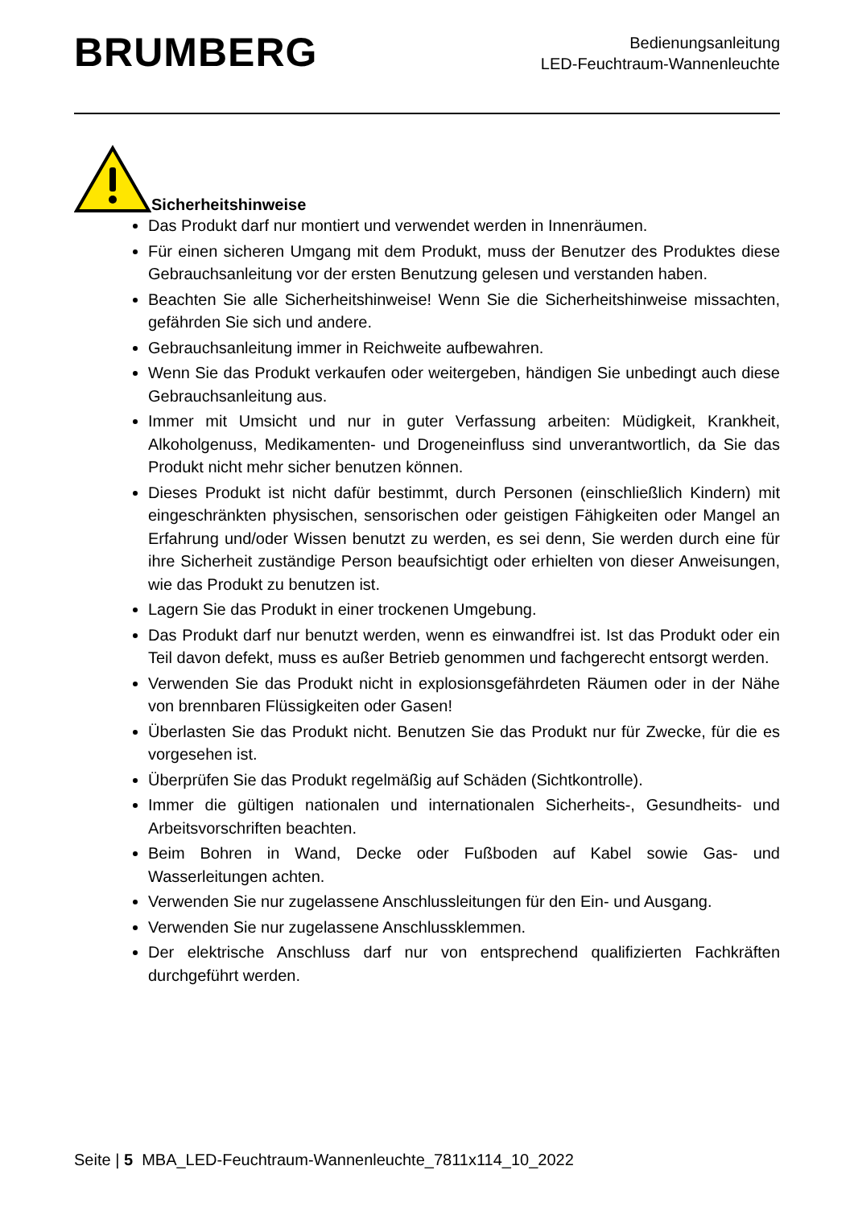BRUMBERG
Bedienungsanleitung
LED-Feuchtraum-Wannenleuchte
Sicherheitshinweise
Das Produkt darf nur montiert und verwendet werden in Innenräumen.
Für einen sicheren Umgang mit dem Produkt, muss der Benutzer des Produktes diese Gebrauchsanleitung vor der ersten Benutzung gelesen und verstanden haben.
Beachten Sie alle Sicherheitshinweise! Wenn Sie die Sicherheitshinweise missachten, gefährden Sie sich und andere.
Gebrauchsanleitung immer in Reichweite aufbewahren.
Wenn Sie das Produkt verkaufen oder weitergeben, händigen Sie unbedingt auch diese Gebrauchsanleitung aus.
Immer mit Umsicht und nur in guter Verfassung arbeiten: Müdigkeit, Krankheit, Alkoholgenuss, Medikamenten- und Drogeneinfluss sind unverantwortlich, da Sie das Produkt nicht mehr sicher benutzen können.
Dieses Produkt ist nicht dafür bestimmt, durch Personen (einschließlich Kindern) mit eingeschränkten physischen, sensorischen oder geistigen Fähigkeiten oder Mangel an Erfahrung und/oder Wissen benutzt zu werden, es sei denn, Sie werden durch eine für ihre Sicherheit zuständige Person beaufsichtigt oder erhielten von dieser Anweisungen, wie das Produkt zu benutzen ist.
Lagern Sie das Produkt in einer trockenen Umgebung.
Das Produkt darf nur benutzt werden, wenn es einwandfrei ist. Ist das Produkt oder ein Teil davon defekt, muss es außer Betrieb genommen und fachgerecht entsorgt werden.
Verwenden Sie das Produkt nicht in explosionsgefährdeten Räumen oder in der Nähe von brennbaren Flüssigkeiten oder Gasen!
Überlasten Sie das Produkt nicht. Benutzen Sie das Produkt nur für Zwecke, für die es vorgesehen ist.
Überprüfen Sie das Produkt regelmäßig auf Schäden (Sichtkontrolle).
Immer die gültigen nationalen und internationalen Sicherheits-, Gesundheits- und Arbeitsvorschriften beachten.
Beim Bohren in Wand, Decke oder Fußboden auf Kabel sowie Gas- und Wasserleitungen achten.
Verwenden Sie nur zugelassene Anschlussleitungen für den Ein- und Ausgang.
Verwenden Sie nur zugelassene Anschlussklemmen.
Der elektrische Anschluss darf nur von entsprechend qualifizierten Fachkräften durchgeführt werden.
Seite | 5 MBA_LED-Feuchtraum-Wannenleuchte_7811x114_10_2022